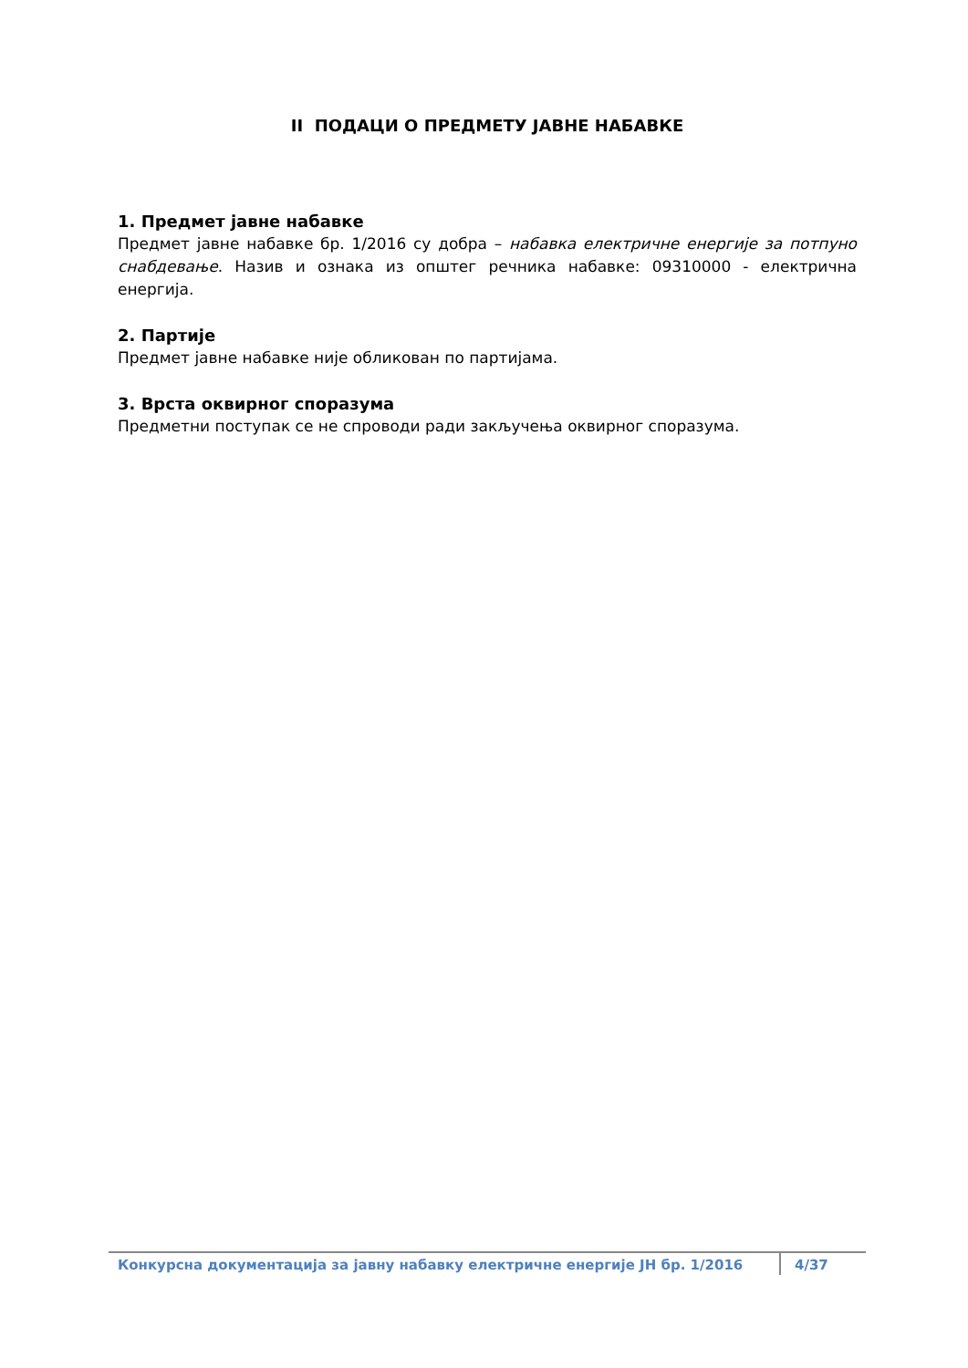II ПОДАЦИ О ПРЕДМЕТУ ЈАВНЕ НАБАВКЕ
1. Предмет јавне набавке
Предмет јавне набавке бр. 1/2016 су добра – набавка електричне енергије за потпуно снабдевање. Назив и ознака из општег речника набавке: 09310000 - електрична енергија.
2. Партије
Предмет јавне набавке није обликован по партијама.
3. Врста оквирног споразума
Предметни поступак се не спроводи ради закључења оквирног споразума.
Конкурсна документација за јавну набавку електричне енергије ЈН бр. 1/2016
4/37